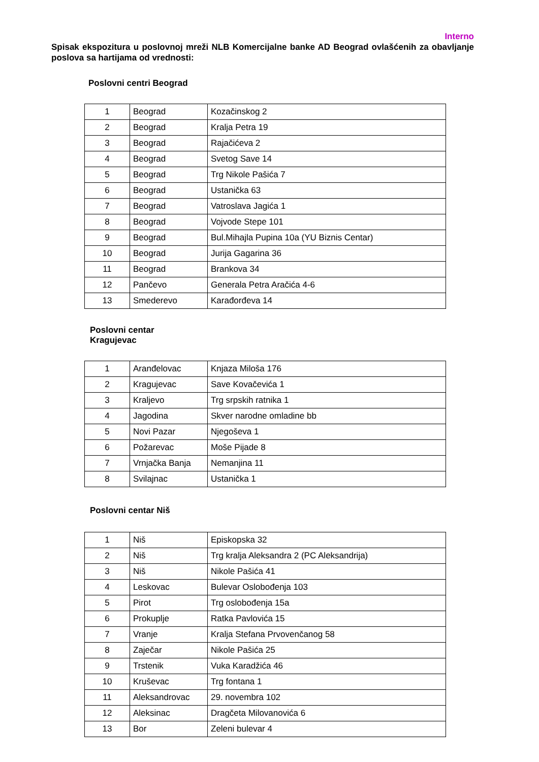Interno
Spisak ekspozitura u poslovnoj mreži NLB Komercijalne banke AD Beograd ovlašćenih za obavljanje poslova sa hartijama od vrednosti:
Poslovni centri Beograd
| 1 | Beograd | Kozačinskog 2 |
| 2 | Beograd | Kralja Petra 19 |
| 3 | Beograd | Rajačićeva 2 |
| 4 | Beograd | Svetog Save 14 |
| 5 | Beograd | Trg Nikole Pašića 7 |
| 6 | Beograd | Ustanička 63 |
| 7 | Beograd | Vatroslava Jagića 1 |
| 8 | Beograd | Vojvode Stepe 101 |
| 9 | Beograd | Bul.Mihajla Pupina 10a (YU Biznis Centar) |
| 10 | Beograd | Jurija Gagarina 36 |
| 11 | Beograd | Brankova 34 |
| 12 | Pančevo | Generala Petra Aračića 4-6 |
| 13 | Smederevo | Karađorđeva 14 |
Poslovni centar
Kragujevac
| 1 | Aranđelovac | Knjaza Miloša 176 |
| 2 | Kragujevac | Save Kovačevića 1 |
| 3 | Kraljevo | Trg srpskih ratnika 1 |
| 4 | Jagodina | Skver narodne omladine bb |
| 5 | Novi Pazar | Njegoševa 1 |
| 6 | Požarevac | Moše Pijade 8 |
| 7 | Vrnjačka Banja | Nemanjina 11 |
| 8 | Svilajnac | Ustanička 1 |
Poslovni centar Niš
| 1 | Niš | Episkopska 32 |
| 2 | Niš | Trg kralja Aleksandra 2 (PC Aleksandrija) |
| 3 | Niš | Nikole Pašića 41 |
| 4 | Leskovac | Bulevar Oslobođenja 103 |
| 5 | Pirot | Trg oslobođenja 15a |
| 6 | Prokuplje | Ratka Pavlovića 15 |
| 7 | Vranje | Kralja Stefana Prvovenčanog 58 |
| 8 | Zaječar | Nikole Pašića 25 |
| 9 | Trstenik | Vuka Karadžića 46 |
| 10 | Kruševac | Trg fontana 1 |
| 11 | Aleksandrovac | 29. novembra 102 |
| 12 | Aleksinac | Dragčeta Milovanovića 6 |
| 13 | Bor | Zeleni bulevar 4 |